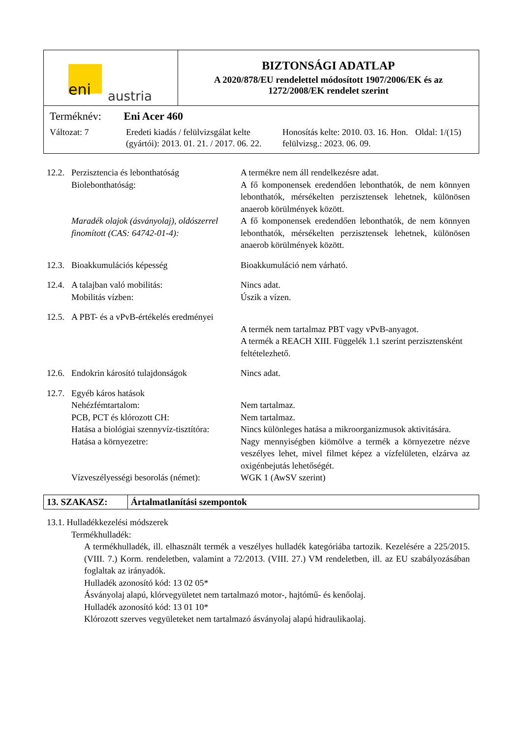eni austria
BIZTONSÁGI ADATLAP
A 2020/878/EU rendelettel módosított 1907/2006/EK és az
1272/2008/EK rendelet szerint
Terméknév: Eni Acer 460
Változat: 7 Eredeti kiadás / felülvizsgálat kelte (gyártói): 2013. 01. 21. / 2017. 06. 22.
Honosítás kelte: 2010. 03. 16. Hon. felülvizsg.: 2023. 06. 09.
Oldal: 1/(15)
| 12.2. | Perzisztencia és lebonthatóság Biolebonthatóság: | A termékre nem áll rendelkezésre adat. A fő komponensek eredendően lebonthatók, de nem könnyen lebonthatók, mérsékelten perzisztensek lehetnek, különösen anaerob körülmények között. |
| | Maradék olajok (ásványolaj), oldószerrel finomított (CAS: 64742-01-4): | A fő komponensek eredendően lebonthatók, de nem könnyen lebonthatók, mérsékelten perzisztensek lehetnek, különösen anaerob körülmények között. |
| 12.3. | Bioakkumulációs képesség | Bioakkumuláció nem várható. |
| 12.4. | A talajban való mobilitás: Mobilitás vízben: | Nincs adat. Úszik a vízen. |
| 12.5. | A PBT- és a vPvB-értékelés eredményei | A termék nem tartalmaz PBT vagy vPvB-anyagot. A termék a REACH XIII. Függelék 1.1 szerint perzisztensként feltételezhető. |
| 12.6. | Endokrin károsító tulajdonságok | Nincs adat. |
| 12.7. | Egyéb káros hatások | |
| | Nehézfémtartalom: | Nem tartalmaz. |
| | PCB, PCT és klórozott CH: | Nem tartalmaz. |
| | Hatása a biológiai szennyvíz-tisztítóra: | Nincs különleges hatása a mikroorganizmusok aktivitására. |
| | Hatása a környezetre: | Nagy mennyiségben kiömölve a termék a környezetre nézve veszélyes lehet, mivel filmet képez a vízfelületen, elzárva az oxigénbejutás lehetőségét. |
| | Vízveszélyességi besorolás (német): | WGK 1 (AwSV szerint) |
13. SZAKASZ: Ártalmatlanítási szempontok
13.1. Hulladékkezelési módszerek
Termékhulladék:
A termékhulladék, ill. elhasznált termék a veszélyes hulladék kategóriába tartozik. Kezelésére a 225/2015. (VIII. 7.) Korm. rendeletben, valamint a 72/2013. (VIII. 27.) VM rendeletben, ill. az EU szabályozásában foglaltak az irányadók.
Hulladék azonosító kód: 13 02 05*
Ásványolaj alapú, klórvegyületet nem tartalmazó motor-, hajtómű- és kenőolaj.
Hulladék azonosító kód: 13 01 10*
Klórozott szerves vegyületeket nem tartalmazó ásványolaj alapú hidraulikaolaj.